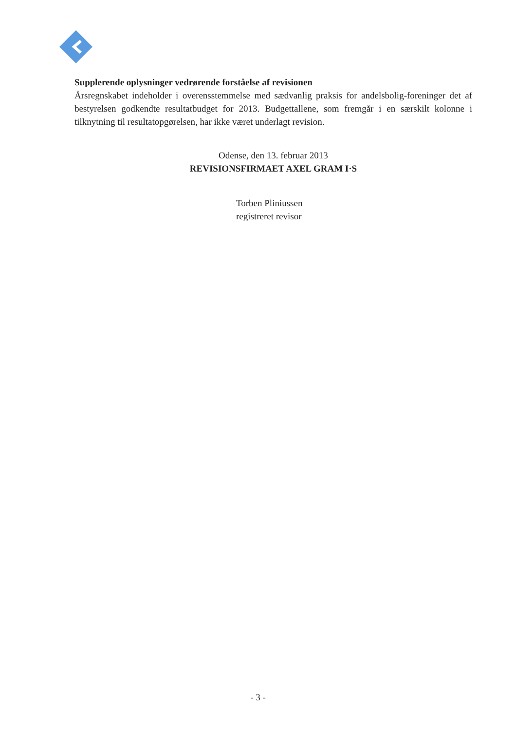Supplerende oplysninger vedrørende forståelse af revisionen
Årsregnskabet indeholder i overensstemmelse med sædvanlig praksis for andelsbolig-foreninger det af bestyrelsen godkendte resultatbudget for 2013. Budgettallene, som fremgår i en særskilt kolonne i tilknytning til resultatopgørelsen, har ikke været underlagt revision.
Odense, den 13. februar 2013
REVISIONSFIRMAET AXEL GRAM I·S
Torben Pliniussen
registreret revisor
- 3 -